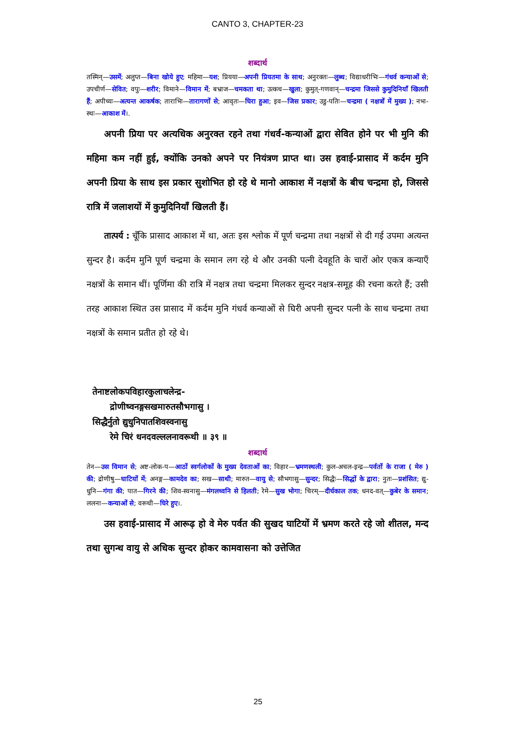CANTO 3, CHAPTER-23
शब्दार्थ
तस्मिन्—उसमें; अलुप्त—बिना खोये हुए; महिमा—यश; प्रियया—अपनी प्रियतमा के साथ; अनुरक्तः—लुब्ध; विद्याधरीभिः—गंधर्व कन्याओं से; उपचीर्ण—सेवित; वपुः—शरीर; विमाने—विमान में; बभ्राज—चमकता था; उत्कच—खुला; कुमुत्-गणवान्—चन्द्रमा जिससे कुमुदिनियाँ खिलती हैं; अपीच्यः—अत्यन्त आकर्षक; ताराभिः—तारागणों से; आवृतः—घिरा हुआ; इव—जिस प्रकार; उडु-पतिः—चन्द्रमा ( नक्षत्रों में मुख्य ); नभः-स्थः—आकाश में।.
अपनी प्रिया पर अत्यधिक अनुरक्त रहने तथा गंधर्व-कन्याओं द्वारा सेवित होने पर भी मुनि की महिमा कम नहीं हुई, क्योंकि उनको अपने पर नियंत्रण प्राप्त था। उस हवाई-प्रासाद में कर्दम मुनि अपनी प्रिया के साथ इस प्रकार सुशोभित हो रहे थे मानो आकाश में नक्षत्रों के बीच चन्द्रमा हो, जिससे रात्रि में जलाशयों में कुमुदिनियाँ खिलती हैं।
तात्पर्य : चूँकि प्रासाद आकाश में था, अतः इस श्लोक में पूर्ण चन्द्रमा तथा नक्षत्रों से दी गई उपमा अत्यन्त सुन्दर है। कर्दम मुनि पूर्ण चन्द्रमा के समान लग रहे थे और उनकी पत्नी देवहूति के चारों ओर एकत्र कन्याएँ नक्षत्रों के समान थीं। पूर्णिमा की रात्रि में नक्षत्र तथा चन्द्रमा मिलकर सुन्दर नक्षत्र-समूह की रचना करते हैं; उसी तरह आकाश स्थित उस प्रासाद में कर्दम मुनि गंधर्व कन्याओं से घिरी अपनी सुन्दर पत्नी के साथ चन्द्रमा तथा नक्षत्रों के समान प्रतीत हो रहे थे।
तेनाष्टलोकपविहारकुलाचलेन्द्र-
द्रोणीष्वनङ्गसखमारुतसौभगासु ।
सिद्धैर्नुतो द्युधुनिपातशिवस्वनासु
रेमे चिरं धनदवल्ललनावरूथी ॥ ३९ ॥
शब्दार्थ
तेन—उस विमान से; अष्ट-लोक-प—आठों स्वर्गलोकों के मुख्य देवताओं का; विहार—भ्रमणस्थली; कुल-अचल-इन्द्र—पर्वतों के राजा ( मेरु ) की; द्रोणीषु—घाटियों में; अनङ्ग—कामदेव का; सख—साथी; मारुत—वायु से; सौभगासु—सुन्दर; सिद्धैः—सिद्धों के द्वारा; नुतः—प्रशंसित; द्यु-धुनि—गंगा की; पात—गिरने की; शिव-स्वनासु—मंगलध्वनि से हिलती; रेमे—सुख भोगा; चिरम्—दीर्घकाल तक; धनद-वत्—कुबेर के समान; ललना—कन्याओं से; वरूथी—घिरे हुए।.
उस हवाई-प्रासाद में आरूढ़ हो वे मेरु पर्वत की सुखद घाटियों में भ्रमण करते रहे जो शीतल, मन्द तथा सुगन्ध वायु से अधिक सुन्दर होकर कामवासना को उत्तेजित
25